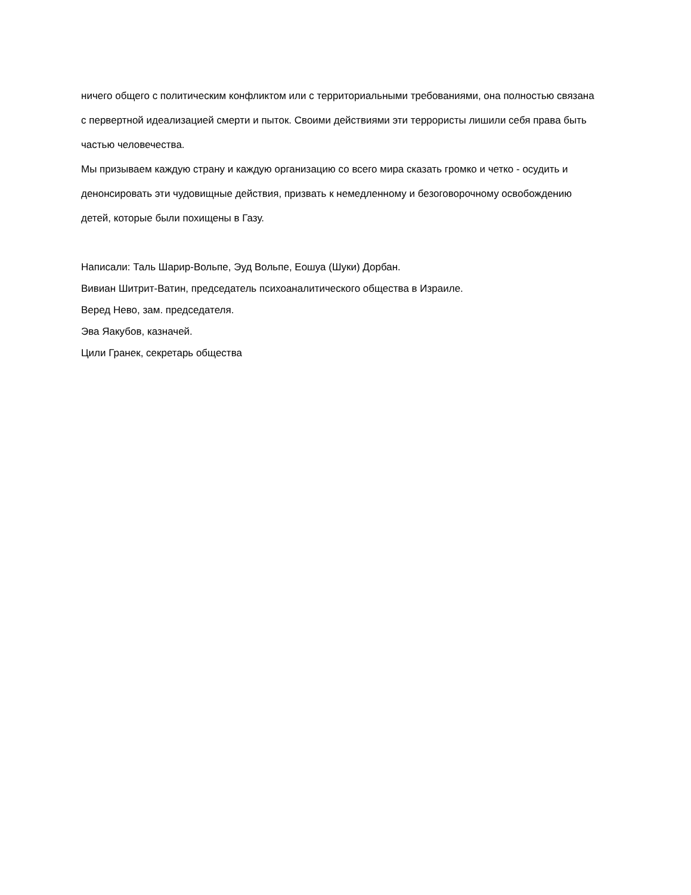ничего общего с политическим конфликтом или с территориальными требованиями, она полностью связана с первертной идеализацией смерти и пыток. Своими действиями эти террористы лишили себя права быть частью человечества.
Мы призываем каждую страну и каждую организацию со всего мира сказать громко и четко - осудить и денонсировать эти чудовищные действия, призвать к немедленному и безоговорочному освобождению детей, которые были похищены в Газу.
Написали: Таль Шарир-Вольпе, Эуд Вольпе, Еошуа (Шуки) Дорбан.
Вивиан Шитрит-Ватин, председатель психоаналитического общества в Израиле.
Веред Нево, зам. председателя.
Эва Яакубов, казначей.
Цили Гранек, секретарь общества